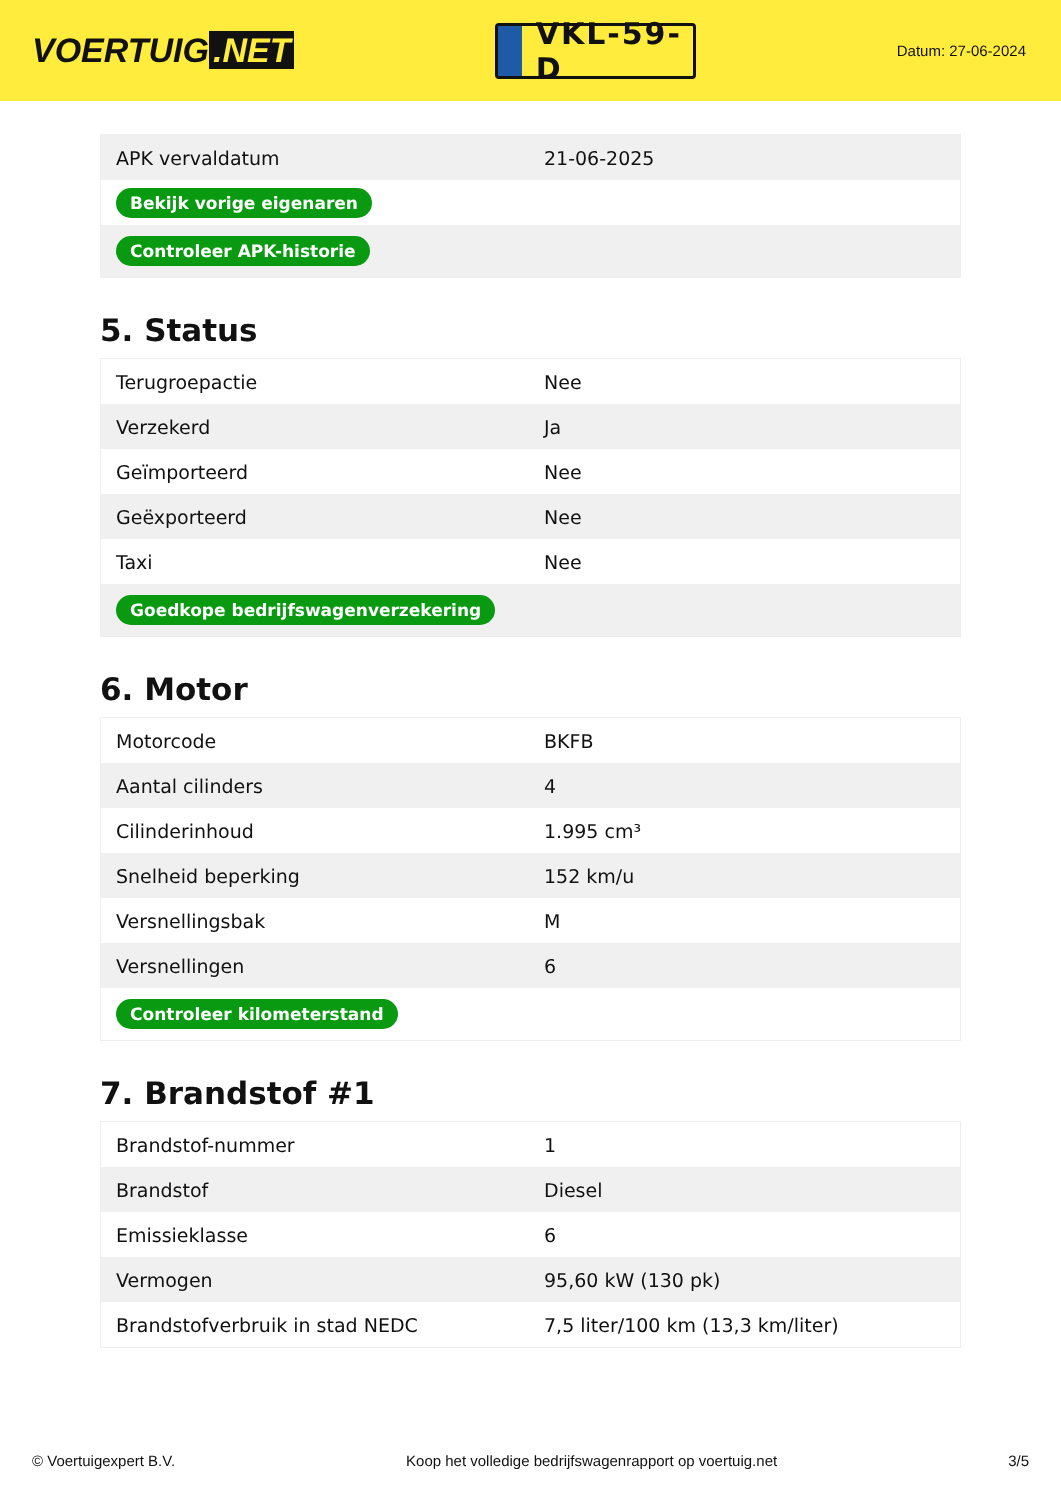VOERTUIG.NET
VKL-59-D
Datum: 27-06-2024
| APK vervaldatum | 21-06-2025 |
| Bekijk vorige eigenaren | |
| Controleer APK-historie | |
5. Status
| Terugroepactie | Nee |
| Verzekerd | Ja |
| Geïmporteerd | Nee |
| Geëxporteerd | Nee |
| Taxi | Nee |
| Goedkope bedrijfswagenverzekering | |
6. Motor
| Motorcode | BKFB |
| Aantal cilinders | 4 |
| Cilinderinhoud | 1.995 cm³ |
| Snelheid beperking | 152 km/u |
| Versnellingsbak | M |
| Versnellingen | 6 |
| Controleer kilometerstand | |
7. Brandstof #1
| Brandstof-nummer | 1 |
| Brandstof | Diesel |
| Emissieklasse | 6 |
| Vermogen | 95,60 kW (130 pk) |
| Brandstofverbruik in stad NEDC | 7,5 liter/100 km (13,3 km/liter) |
© Voertuigexpert B.V. Koop het volledige bedrijfswagenrapport op voertuig.net 3/5